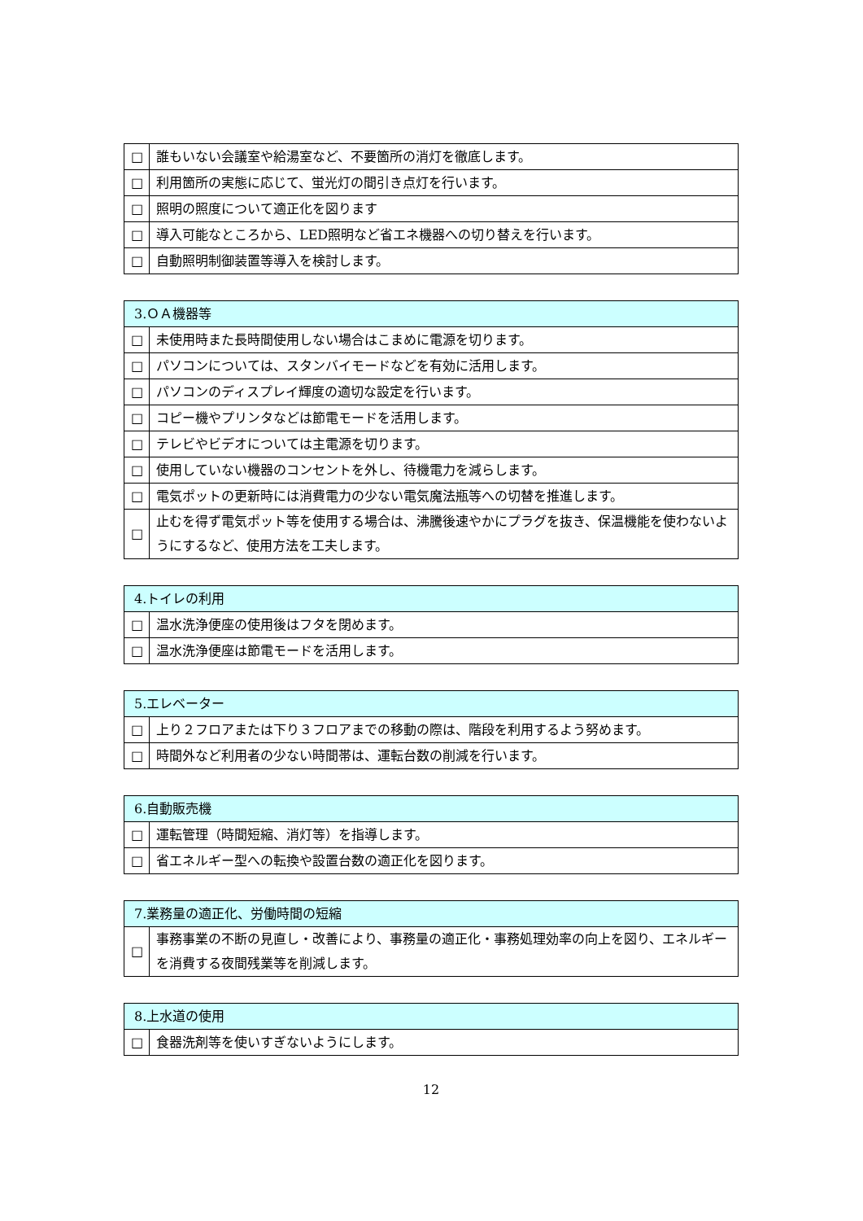| □ | 誰もいない会議室や給湯室など、不要箇所の消灯を徹底します。 |
| □ | 利用箇所の実態に応じて、蛍光灯の間引き点灯を行います。 |
| □ | 照明の照度について適正化を図ります |
| □ | 導入可能なところから、LED照明など省エネ機器への切り替えを行います。 |
| □ | 自動照明制御装置等導入を検討します。 |
| 3.ＯＡ機器等 | |
| --- | --- |
| □ | 未使用時また長時間使用しない場合はこまめに電源を切ります。 |
| □ | パソコンについては、スタンバイモードなどを有効に活用します。 |
| □ | パソコンのディスプレイ輝度の適切な設定を行います。 |
| □ | コピー機やプリンタなどは節電モードを活用します。 |
| □ | テレビやビデオについては主電源を切ります。 |
| □ | 使用していない機器のコンセントを外し、待機電力を減らします。 |
| □ | 電気ポットの更新時には消費電力の少ない電気魔法瓶等への切替を推進します。 |
| □ | 止むを得ず電気ポット等を使用する場合は、沸騰後速やかにプラグを抜き、保温機能を使わないようにするなど、使用方法を工夫します。 |
| 4.トイレの利用 | |
| --- | --- |
| □ | 温水洗浄便座の使用後はフタを閉めます。 |
| □ | 温水洗浄便座は節電モードを活用します。 |
| 5.エレベーター | |
| --- | --- |
| □ | 上り２フロアまたは下り３フロアまでの移動の際は、階段を利用するよう努めます。 |
| □ | 時間外など利用者の少ない時間帯は、運転台数の削減を行います。 |
| 6.自動販売機 | |
| --- | --- |
| □ | 運転管理（時間短縮、消灯等）を指導します。 |
| □ | 省エネルギー型への転換や設置台数の適正化を図ります。 |
| 7.業務量の適正化、労働時間の短縮 | |
| --- | --- |
| □ | 事務事業の不断の見直し・改善により、事務量の適正化・事務処理効率の向上を図り、エネルギーを消費する夜間残業等を削減します。 |
| 8.上水道の使用 | |
| --- | --- |
| □ | 食器洗剤等を使いすぎないようにします。 |
12